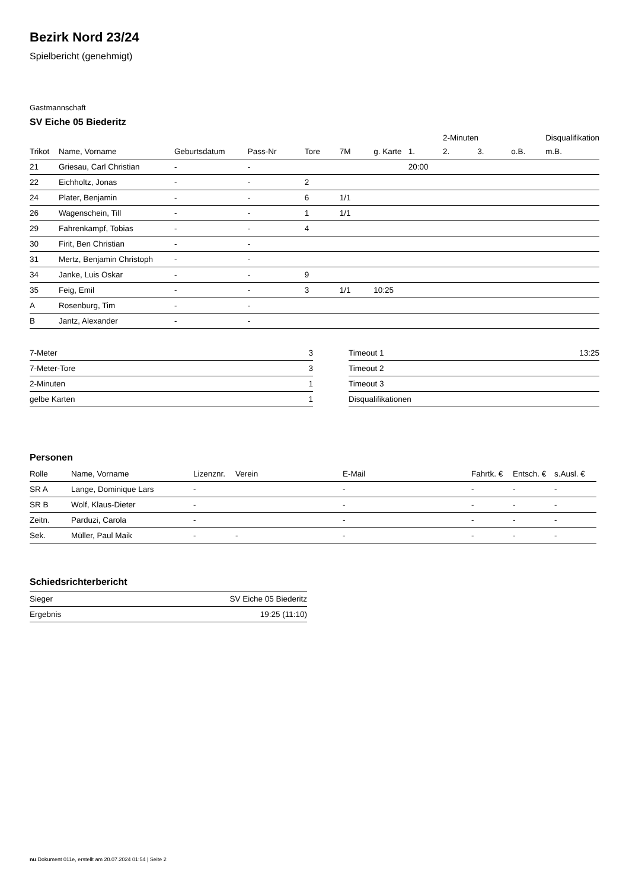Bezirk Nord 23/24
Spielbericht (genehmigt)
Gastmannschaft
SV Eiche 05 Biederitz
| | | | | | | | | 2-Minuten | | | Disqualifikation | |
| --- | --- | --- | --- | --- | --- | --- | --- | --- | --- | --- | --- | --- |
| Trikot | Name, Vorname | Geburtsdatum | Pass-Nr | Tore | 7M | g. Karte | 1. | 2. | 3. | o.B. | m.B. | |
| 21 | Griesau, Carl Christian | - | - | | | | 20:00 | | | | | |
| 22 | Eichholtz, Jonas | - | - | 2 | | | | | | | | |
| 24 | Plater, Benjamin | - | - | 6 | 1/1 | | | | | | | |
| 26 | Wagenschein, Till | - | - | 1 | 1/1 | | | | | | | |
| 29 | Fahrenkampf, Tobias | - | - | 4 | | | | | | | | |
| 30 | Firit, Ben Christian | - | - | | | | | | | | | |
| 31 | Mertz, Benjamin Christoph | - | - | | | | | | | | | |
| 34 | Janke, Luis Oskar | - | - | 9 | | | | | | | | |
| 35 | Feig, Emil | - | - | 3 | 1/1 | 10:25 | | | | | | |
| A | Rosenburg, Tim | - | - | | | | | | | | | |
| B | Jantz, Alexander | - | - | | | | | | | | | |
| 7-Meter | 3 |
| 7-Meter-Tore | 3 |
| 2-Minuten | 1 |
| gelbe Karten | 1 |
| Timeout 1 | 13:25 |
| Timeout 2 | |
| Timeout 3 | |
| Disqualifikationen | |
Personen
| Rolle | Name, Vorname | Lizenznr. | Verein | E-Mail | Fahrtk. € | Entsch. € | s.Ausl. € |
| --- | --- | --- | --- | --- | --- | --- | --- |
| SR A | Lange, Dominique Lars | - | | - | - | - | - |
| SR B | Wolf, Klaus-Dieter | - | | - | - | - | - |
| Zeitn. | Parduzi, Carola | - | | - | - | - | - |
| Sek. | Müller, Paul Maik | - | - | - | - | - | - |
Schiedsrichterbericht
| Sieger | SV Eiche 05 Biederitz |
| Ergebnis | 19:25 (11:10) |
nu.Dokument 011e, erstellt am 20.07.2024 01:54 | Seite 2